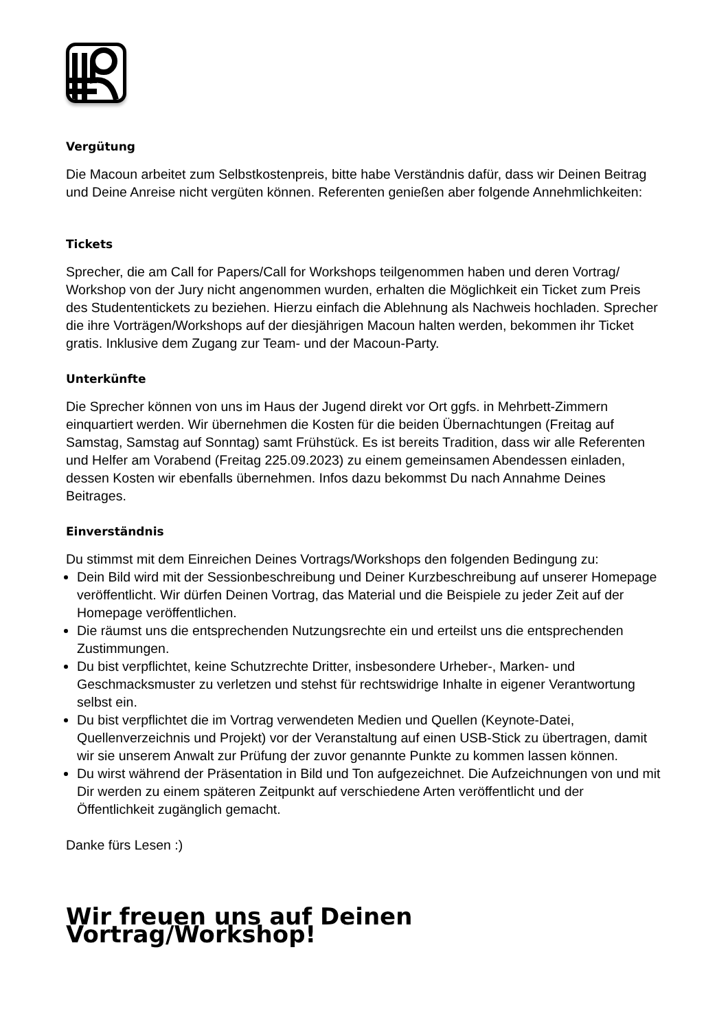Vergütung
Die Macoun arbeitet zum Selbstkostenpreis, bitte habe Verständnis dafür, dass wir Deinen Beitrag und Deine Anreise nicht vergüten können. Referenten genießen aber folgende Annehmlichkeiten:
Tickets
Sprecher, die am Call for Papers/Call for Workshops teilgenommen haben und deren Vortrag/ Workshop von der Jury nicht angenommen wurden, erhalten die Möglichkeit ein Ticket zum Preis des Studententickets zu beziehen. Hierzu einfach die Ablehnung als Nachweis hochladen. Sprecher die ihre Vorträgen/Workshops auf der diesjährigen Macoun halten werden, bekommen ihr Ticket gratis. Inklusive dem Zugang zur Team- und der Macoun-Party.
Unterkünfte
Die Sprecher können von uns im Haus der Jugend direkt vor Ort ggfs. in Mehrbett-Zimmern einquartiert werden. Wir übernehmen die Kosten für die beiden Übernachtungen (Freitag auf Samstag, Samstag auf Sonntag) samt Frühstück. Es ist bereits Tradition, dass wir alle Referenten und Helfer am Vorabend (Freitag 225.09.2023) zu einem gemeinsamen Abendessen einladen, dessen Kosten wir ebenfalls übernehmen. Infos dazu bekommst Du nach Annahme Deines Beitrages.
Einverständnis
Du stimmst mit dem Einreichen Deines Vortrags/Workshops den folgenden Bedingung zu:
Dein Bild wird mit der Sessionbeschreibung und Deiner Kurzbeschreibung auf unserer Homepage veröffentlicht. Wir dürfen Deinen Vortrag, das Material und die Beispiele zu jeder Zeit auf der Homepage veröffentlichen.
Die räumst uns die entsprechenden Nutzungsrechte ein und erteilst uns die entsprechenden Zustimmungen.
Du bist verpflichtet, keine Schutzrechte Dritter, insbesondere Urheber-, Marken- und Geschmacksmuster zu verletzen und stehst für rechtswidrige Inhalte in eigener Verantwortung selbst ein.
Du bist verpflichtet die im Vortrag verwendeten Medien und Quellen (Keynote-Datei, Quellenverzeichnis und Projekt) vor der Veranstaltung auf einen USB-Stick zu übertragen, damit wir sie unserem Anwalt zur Prüfung der zuvor genannte Punkte zu kommen lassen können.
Du wirst während der Präsentation in Bild und Ton aufgezeichnet. Die Aufzeichnungen von und mit Dir werden zu einem späteren Zeitpunkt auf verschiedene Arten veröffentlicht und der Öffentlichkeit zugänglich gemacht.
Danke fürs Lesen :)
Wir freuen uns auf Deinen Vortrag/Workshop!